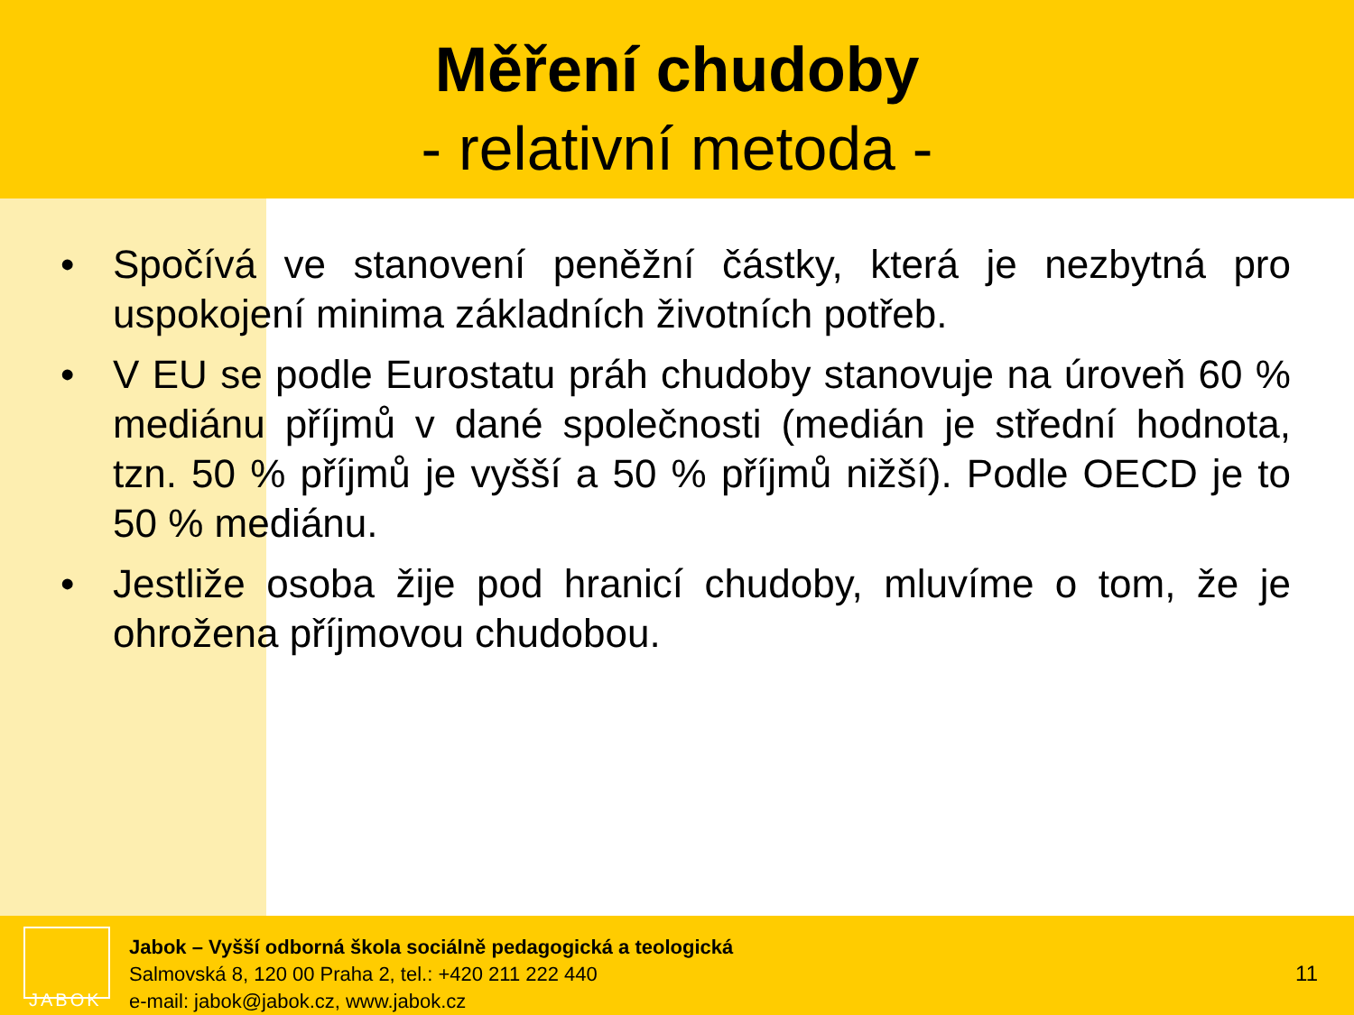Měření chudoby
- relativní metoda -
• Spočívá ve stanovení peněžní částky, která je nezbytná pro uspokojení minima základních životních potřeb.
• V EU se podle Eurostatu práh chudoby stanovuje na úroveň 60 % mediánu příjmů v dané společnosti (medián je střední hodnota, tzn. 50 % příjmů je vyšší a 50 % příjmů nižší). Podle OECD je to 50 % mediánu.
• Jestliže osoba žije pod hranicí chudoby, mluvíme o tom, že je ohrožena příjmovou chudobou.
JABOK
Jabok – Vyšší odborná škola sociálně pedagogická a teologická
Salmovská 8, 120 00 Praha 2, tel.: +420 211 222 440
e-mail: jabok@jabok.cz, www.jabok.cz
11